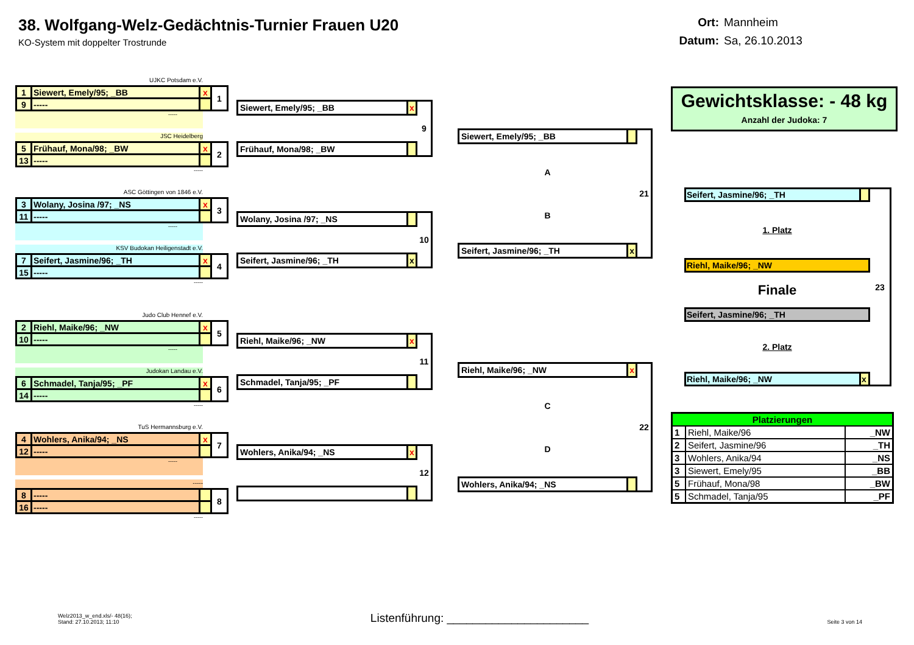38. Wolfgang-Welz-Gedächtnis-Turnier Frauen U20
KO-System mit doppelter Trostrunde
Ort: Mannheim
Datum: Sa, 26.10.2013
UJKC Potsdam e.V.
| 1 | Siewert, Emely/95; _BB | x | 1 |
| 9 | ----- | | |
-----
JSC Heidelberg
| 5 | Frühauf, Mona/98; _BW | x | 2 |
| 13 | ----- | | |
-----
ASC Göttingen von 1846 e.V.
| 3 | Wolany, Josina /97; _NS | x | 3 |
| 11 | ----- | | |
-----
KSV Budokan Heiligenstadt e.V.
| 7 | Seifert, Jasmine/96; _TH | x | 4 |
| 15 | ----- | | |
-----
Judo Club Hennef e.V.
| 2 | Riehl, Maike/96; _NW | x | 5 |
| 10 | ----- | | |
-----
Judokan Landau e.V.
| 6 | Schmadel, Tanja/95; _PF | x | 6 |
| 14 | ----- | | |
-----
TuS Hermannsburg e.V.
| 4 | Wohlers, Anika/94; _NS | x | 7 |
| 12 | ----- | | |
-----
-----
| 8 | ----- | | 8 |
| 16 | ----- | | |
-----
| Siewert, Emely/95; _BB | x | 9 |
| Frühauf, Mona/98; _BW | | |
| Wolany, Josina /97; _NS | | 10 |
| Seifert, Jasmine/96; _TH | x | |
| Riehl, Maike/96; _NW | x | 11 |
| Schmadel, Tanja/95; _PF | | |
| Wohlers, Anika/94; _NS | x | 12 |
| Siewert, Emely/95; _BB | | 21 |
| A B | | |
| Seifert, Jasmine/96; _TH | x | |
| Riehl, Maike/96; _NW | x | 22 |
| C D | | |
| Wohlers, Anika/94; _NS | | |
Gewichtsklasse: - 48 kg
Anzahl der Judoka: 7
| Seifert, Jasmine/96; _TH | | 23 |
| 1. Platz | | |
| Riehl, Maike/96; _NW | | |
| Finale | | |
| Seifert, Jasmine/96; _TH | | |
| 2. Platz | | |
| Riehl, Maike/96; _NW | x | |
| Platzierungen | | |
| --- | --- | --- |
| 1 | Riehl, Maike/96 | _NW |
| 2 | Seifert, Jasmine/96 | _TH |
| 3 | Wohlers, Anika/94 | _NS |
| 3 | Siewert, Emely/95 | _BB |
| 5 | Frühauf, Mona/98 | _BW |
| 5 | Schmadel, Tanja/95 | _PF |
Welz2013_w_end.xls/- 48(16);
Stand: 27.10.2013; 11:10
Listenführung: ______________________
Seite 3 von 14